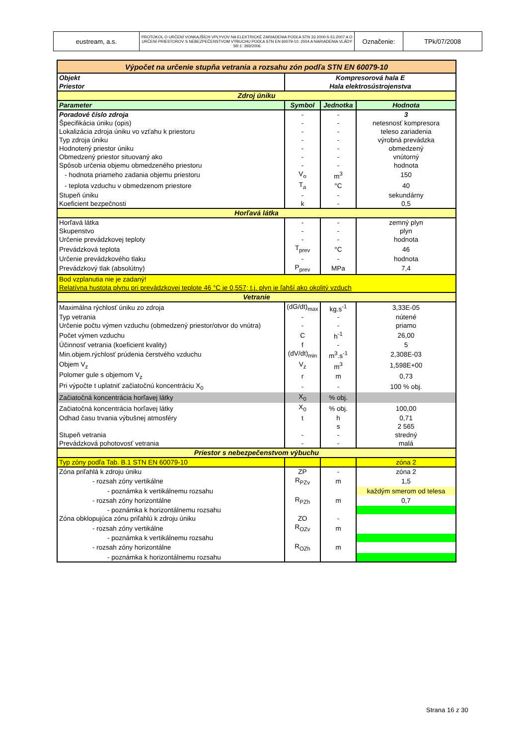| eustream, a.s. | PROTOKOL O URČENÍ VONKAJŠÍCH VPLYVOV NA ELEKTRICKÉ ZARIADENIA PODĽA STN 33 2000-5-51:2007 A O URČENÍ PRIESTOROV S NEBEZPEČENSTVOM VÝBUCHU PODĽA STN EN 60079-10: 2004 A NARIADENIA VLÁDY SR č. 393/2006 | Označenie: | TPk/07/2008 |
| Výpočet na určenie stupňa vetrania a rozsahu zón podľa STN EN 60079-10 | | | |
| Objekt | Kompresorová hala E | | |
| Priestor | Hala elektrosústrojenstva | | |
| Zdroj úniku | | | |
| Parameter | Symbol | Jednotka | Hodnota |
| Poradové číslo zdroja | - | - | 3 |
| Špecifikácia úniku (opis) | - | - | netesnosť kompresora |
| Lokalizácia zdroja úniku vo vzťahu k priestoru | - | - | teleso zariadenia |
| Typ zdroja úniku | - | - | výrobná prevádzka |
| Hodnotený priestor úniku | - | - | obmedzený |
| Obmedzený priestor situovaný ako | - | - | vnútorný |
| Spôsob určenia objemu obmedzeného priestoru | - | - | hodnota |
| - hodnota priameho zadania objemu priestoru | V<sub>o</sub> | m<sup>3</sup> | 150 |
| - teplota vzduchu v obmedzenom priestore | T<sub>a</sub> | °C | 40 |
| Stupeň úniku | - | - | sekundárny |
| Koeficient bezpečnosti | k | - | 0,5 |
| Horľavá látka | | | |
| Horľavá látka | - | - | zemný plyn |
| Skupenstvo | - | - | plyn |
| Určenie prevádzkovej teploty | - | - | hodnota |
| Prevádzková teplota | T<sub>prev</sub> | °C | 46 |
| Určenie prevádzkového tlaku | - | - | hodnota |
| Prevádzkový tlak (absolútny) | P<sub>prev</sub> | MPa | 7,4 |
| Bod vzplanutia nie je zadaný! | | | |
| Relatívna hustota plynu pri prevádzkovej teplote 46 °C je 0,557; t.j. plyn je ľahší ako okolitý vzduch | | | |
| Vetranie | | | |
| Maximálna rýchlosť úniku zo zdroja | (dG/dt)<sub>max</sub> | kg.s<sup>-1</sup> | 3,33E-05 |
| Typ vetrania | - | - | nútené |
| Určenie počtu výmen vzduchu (obmedzený priestor/otvor do vnútra) | - | - | priamo |
| Počet výmen vzduchu | C | h<sup>-1</sup> | 26,00 |
| Účinnosť vetrania (koeficient kvality) | f | - | 5 |
| Min.objem.rýchlosť prúdenia čerstvého vzduchu | (dV/dt)<sub>min</sub> | m<sup>3</sup>.s<sup>-1</sup> | 2,308E-03 |
| Objem V<sub>z</sub> | V<sub>z</sub> | m<sup>3</sup> | 1,598E+00 |
| Polomer gule s objemom V<sub>z</sub> | r | m | 0,73 |
| Pri výpočte t uplatniť začiatočnú koncentráciu X<sub>0</sub> | - | - | 100 % obj. |
| Začiatočná koncentrácia horľavej látky | X<sub>0</sub> | % obj. | |
| Začiatočná koncentrácia horľavej látky | X<sub>0</sub> | % obj. | 100,00 |
| Odhad času trvania výbušnej atmosféry | t | h | 0,71 |
| | | s | 2 565 |
| Stupeň vetrania | - | - | stredný |
| Prevádzková pohotovosť vetrania | - | - | malá |
| Priestor s nebezpečenstvom výbuchu | | | |
| Typ zóny podľa Tab. B.1 STN EN 60079-10 | | | zóna 2 |
| Zóna priľahlá k zdroju úniku | ZP | - | zóna 2 |
| - rozsah zóny vertikálne | R<sub>PZv</sub> | m | 1,5 |
| - poznámka k vertikálnemu rozsahu | | | každým smerom od telesa |
| - rozsah zóny horizontálne | R<sub>PZh</sub> | m | 0,7 |
| - poznámka k horizontálnemu rozsahu | | | |
| Zóna obklopujúca zónu priľahlú k zdroju úniku | ZO | - | |
| - rozsah zóny vertikálne | R<sub>OZv</sub> | m | |
| - poznámka k vertikálnemu rozsahu | | | |
| - rozsah zóny horizontálne | R<sub>OZh</sub> | m | |
| - poznámka k horizontálnemu rozsahu | | | |
Strana 16 z 30